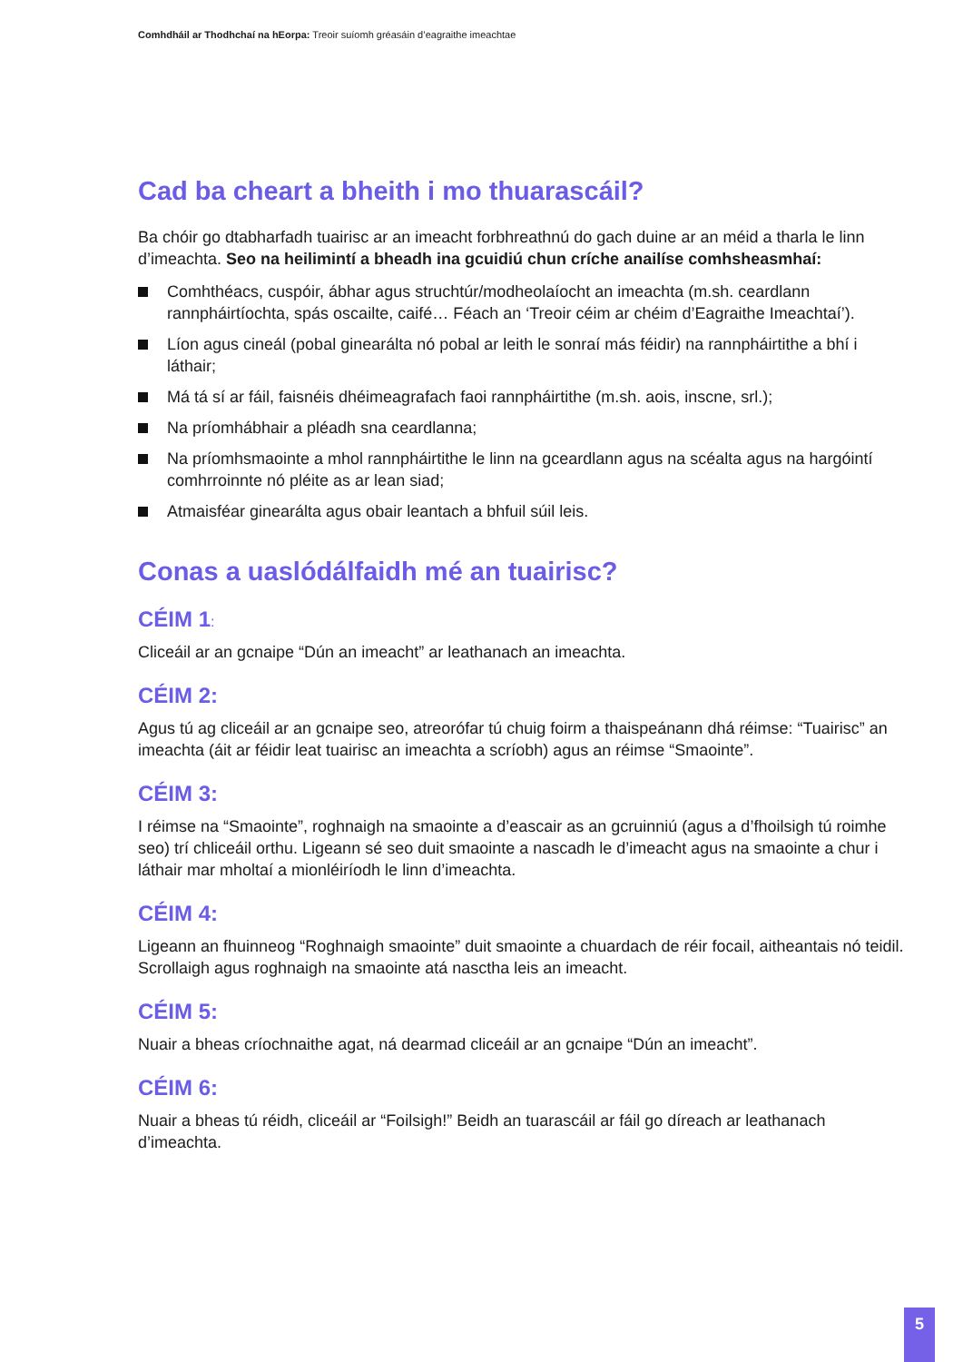Comhdháil ar Thodhchaí na hEorpa: Treoir suíomh gréasáin d’eagraithe imeachtae
Cad ba cheart a bheith i mo thuarascáil?
Ba chóir go dtabharfadh tuairisc ar an imeacht forbhreathnú do gach duine ar an méid a tharla le linn d’imeachta. Seo na heilimintí a bheadh ina gcuidiú chun críche anailíse comhsheasmhaí:
Comhthéacs, cuspóir, ábhar agus struchtúr/modheolaíocht an imeachta (m.sh. ceardlann rannpháirtíochta, spás oscailte, caifé… Féach an ‘Treoir céim ar chéim d’Eagraithe Imeachtaí’).
Líon agus cineál (pobal ginearálta nó pobal ar leith le sonraí más féidir) na rannpháirtithe a bhí i láthair;
Má tá sí ar fáil, faisnéis dhéimeagrafach faoi rannpháirtithe (m.sh. aois, inscne, srl.);
Na príomhábhair a pléadh sna ceardlanna;
Na príomhsmaointe a mhol rannpháirtithe le linn na gceardlann agus na scéalta agus na hargóintí comhrroinnte nó pléite as ar lean siad;
Atmaisféar ginearálta agus obair leantach a bhfuil súil leis.
Conas a uaslódálfaidh mé an tuairisc?
CÉIM 1:
Cliceáil ar an gcnaipe “Dún an imeacht” ar leathanach an imeachta.
CÉIM 2:
Agus tú ag cliceáil ar an gcnaipe seo, atreorófar tú chuig foirm a thaispeánann dhá réimse: “Tuairisc” an imeachta (áit ar féidir leat tuairisc an imeachta a scríobh) agus an réimse “Smaointe”.
CÉIM 3:
I réimse na “Smaointe”, roghnaigh na smaointe a d’eascair as an gcruinniú (agus a d’fhoilsigh tú roimhe seo) trí chliceáil orthu. Ligeann sé seo duit smaointe a nascadh le d’imeacht agus na smaointe a chur i láthair mar mholtaí a mionléiríodh le linn d’imeachta.
CÉIM 4:
Ligeann an fhuinneog “Roghnaigh smaointe” duit smaointe a chuardach de réir focail, aitheantais nó teidil. Scrollaigh agus roghnaigh na smaointe atá nasctha leis an imeacht.
CÉIM 5:
Nuair a bheas críochnaithe agat, ná dearmad cliceáil ar an gcnaipe “Dún an imeacht”.
CÉIM 6:
Nuair a bheas tú réidh, cliceáil ar “Foilsigh!” Beidh an tuarascáil ar fáil go díreach ar leathanach d’imeachta.
5